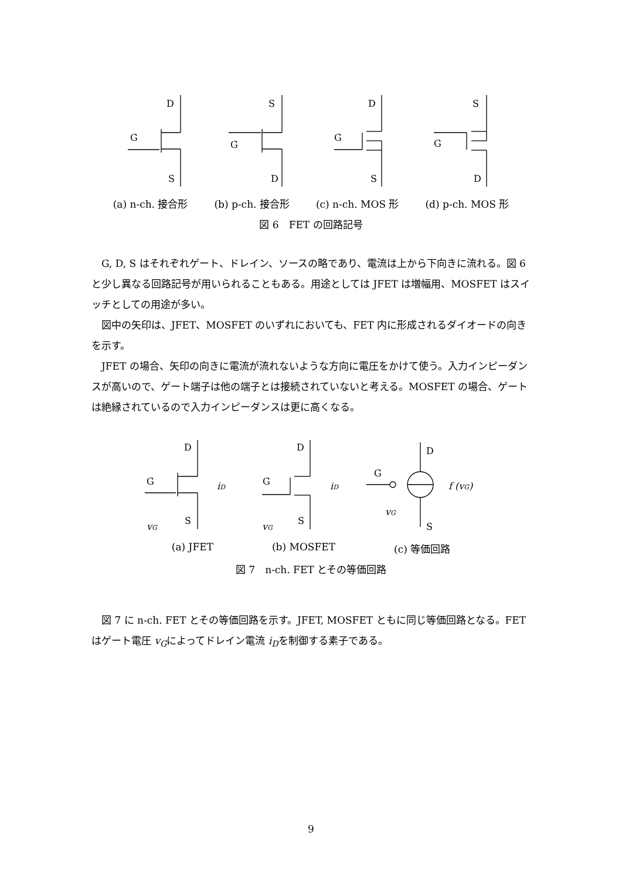D
G
S
S
G
D
D
G
S
S
G
D
(a) n-ch. 接合形 (b) p-ch. 接合形 (c) n-ch. MOS 形 (d) p-ch. MOS 形
図 6　FET の回路記号
G, D, S はそれぞれゲート、ドレイン、ソースの略であり、電流は上から下向きに流れる。図 6 と少し異なる回路記号が用いられることもある。用途としては JFET は増幅用、MOSFET はスイッチとしての用途が多い。
図中の矢印は、JFET、MOSFET のいずれにおいても、FET 内に形成されるダイオードの向きを示す。
JFET の場合、矢印の向きに電流が流れないような方向に電圧をかけて使う。入力インピーダンスが高いので、ゲート端子は他の端子とは接続されていないと考える。MOSFET の場合、ゲートは絶縁されているので入力インピーダンスは更に高くなる。
D
G
S
iD
vG
D
G
S
iD
vG
D
G
S
f (vG)
vG
(a) JFET (b) MOSFET (c) 等価回路
図 7　n-ch. FET とその等価回路
図 7 に n-ch. FET とその等価回路を示す。JFET, MOSFET ともに同じ等価回路となる。FET はゲート電圧 v<sub>G</sub>によってドレイン電流 i<sub>D</sub>を制御する素子である。
9